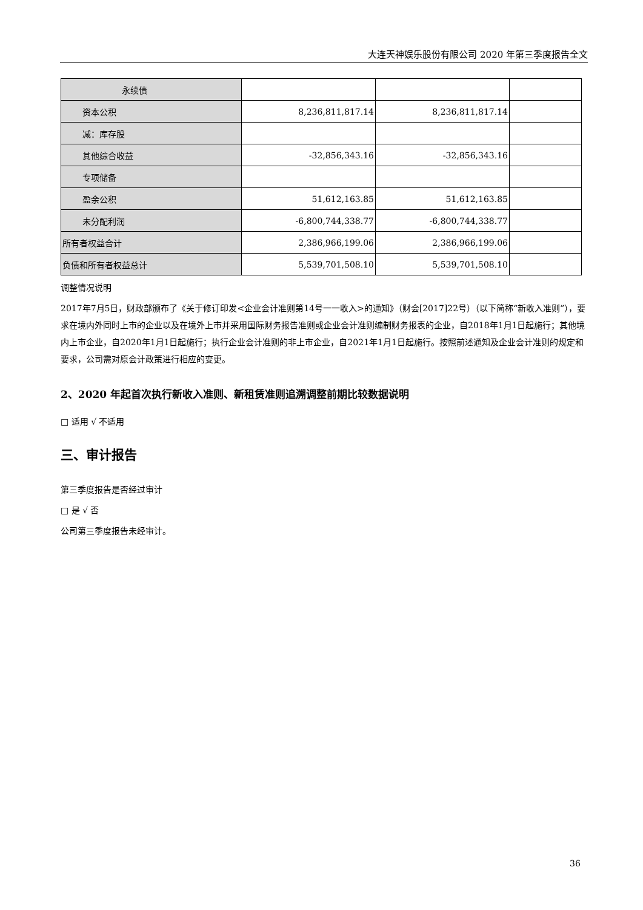大连天神娱乐股份有限公司 2020 年第三季度报告全文
| 永续债 | | | |
| 资本公积 | 8,236,811,817.14 | 8,236,811,817.14 | |
| 减：库存股 | | | |
| 其他综合收益 | -32,856,343.16 | -32,856,343.16 | |
| 专项储备 | | | |
| 盈余公积 | 51,612,163.85 | 51,612,163.85 | |
| 未分配利润 | -6,800,744,338.77 | -6,800,744,338.77 | |
| 所有者权益合计 | 2,386,966,199.06 | 2,386,966,199.06 | |
| 负债和所有者权益总计 | 5,539,701,508.10 | 5,539,701,508.10 | |
调整情况说明
2017年7月5日，财政部颁布了《关于修订印发<企业会计准则第14号一一收入>的通知》（财会[2017]22号）（以下简称“新收入准则”），要求在境内外同时上市的企业以及在境外上市并采用国际财务报告准则或企业会计准则编制财务报表的企业，自2018年1月1日起施行；其他境内上市企业，自2020年1月1日起施行；执行企业会计准则的非上市企业，自2021年1月1日起施行。按照前述通知及企业会计准则的规定和要求，公司需对原会计政策进行相应的变更。
2、2020 年起首次执行新收入准则、新租赁准则追溯调整前期比较数据说明
□ 适用 √ 不适用
三、审计报告
第三季度报告是否经过审计
□ 是 √ 否
公司第三季度报告未经审计。
36